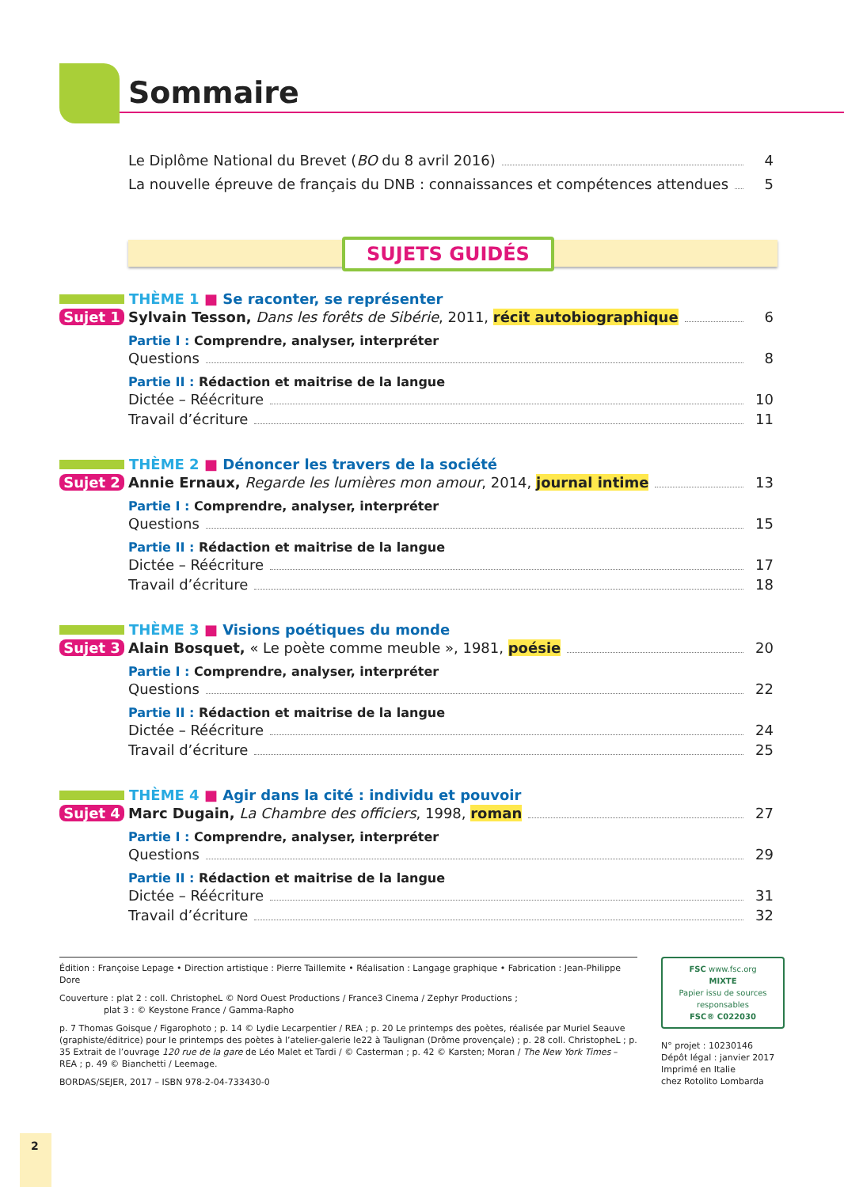Sommaire
Le Diplôme National du Brevet (BO du 8 avril 2016) 4
La nouvelle épreuve de français du DNB : connaissances et compétences attendues 5
SUJETS GUIDÉS
THÈME 1 ■ Se raconter, se représenter
Sujet 1
Sylvain Tesson, Dans les forêts de Sibérie, 2011, récit autobiographique 6
Partie I : Comprendre, analyser, interpréter
Questions 8
Partie II : Rédaction et maitrise de la langue
Dictée – Réécriture 10
Travail d’écriture 11
THÈME 2 ■ Dénoncer les travers de la société
Sujet 2
Annie Ernaux, Regarde les lumières mon amour, 2014, journal intime 13
Partie I : Comprendre, analyser, interpréter
Questions 15
Partie II : Rédaction et maitrise de la langue
Dictée – Réécriture 17
Travail d’écriture 18
THÈME 3 ■ Visions poétiques du monde
Sujet 3
Alain Bosquet, « Le poète comme meuble », 1981, poésie 20
Partie I : Comprendre, analyser, interpréter
Questions 22
Partie II : Rédaction et maitrise de la langue
Dictée – Réécriture 24
Travail d’écriture 25
THÈME 4 ■ Agir dans la cité : individu et pouvoir
Sujet 4
Marc Dugain, La Chambre des officiers, 1998, roman 27
Partie I : Comprendre, analyser, interpréter
Questions 29
Partie II : Rédaction et maitrise de la langue
Dictée – Réécriture 31
Travail d’écriture 32
Édition : Françoise Lepage • Direction artistique : Pierre Taillemite • Réalisation : Langage graphique • Fabrication : Jean-Philippe Dore
Couverture : plat 2 : coll. ChristopheL © Nord Ouest Productions / France3 Cinema / Zephyr Productions ;
plat 3 : © Keystone France / Gamma-Rapho
p. 7 Thomas Goisque / Figarophoto ; p. 14 © Lydie Lecarpentier / REA ; p. 20 Le printemps des poètes, réalisée par Muriel Seauve (graphiste/éditrice) pour le printemps des poètes à l’atelier-galerie le22 à Taulignan (Drôme provençale) ; p. 28 coll. ChristopheL ; p. 35 Extrait de l’ouvrage 120 rue de la gare de Léo Malet et Tardi / © Casterman ; p. 42 © Karsten; Moran / The New York Times – REA ; p. 49 © Bianchetti / Leemage.
BORDAS/SEJER, 2017 – ISBN 978-2-04-733430-0
FSC www.fsc.org
MIXTE
Papier issu de sources responsables
FSC® C022030
N° projet : 10230146
Dépôt légal : janvier 2017
Imprimé en Italie
chez Rotolito Lombarda
2